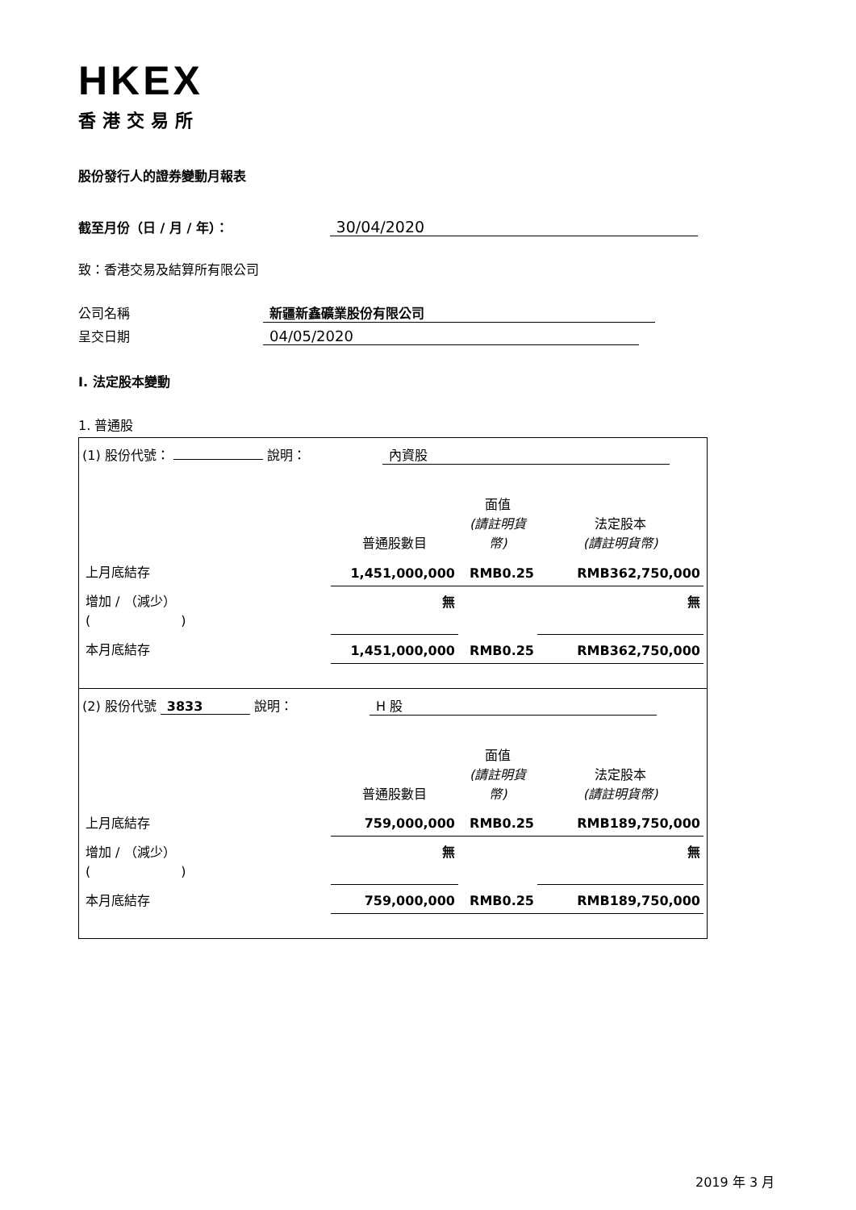HKEX
香港交易所
股份發行人的證券變動月報表
截至月份（日 / 月 / 年）： 30/04/2020
致：香港交易及結算所有限公司
公司名稱 新疆新鑫礦業股份有限公司
呈交日期 04/05/2020
I. 法定股本變動
1. 普通股
| (1) 股份代號： 說明： 內資股 / / 普通股數目 / 面值 (請註明貨幣) / 法定股本 (請註明貨幣) / / 上月底結存 / 1,451,000,000 / RMB0.25 / RMB362,750,000 / / 增加 / （減少） ( ) / 無 / / 無 / / 本月底結存 / 1,451,000,000 / RMB0.25 / RMB362,750,000 / |
| (2) 股份代號 3833 說明： H 股 / / 普通股數目 / 面值 (請註明貨幣) / 法定股本 (請註明貨幣) / / 上月底結存 / 759,000,000 / RMB0.25 / RMB189,750,000 / / 增加 / （減少） ( ) / 無 / / 無 / / 本月底結存 / 759,000,000 / RMB0.25 / RMB189,750,000 / |
2019 年 3 月